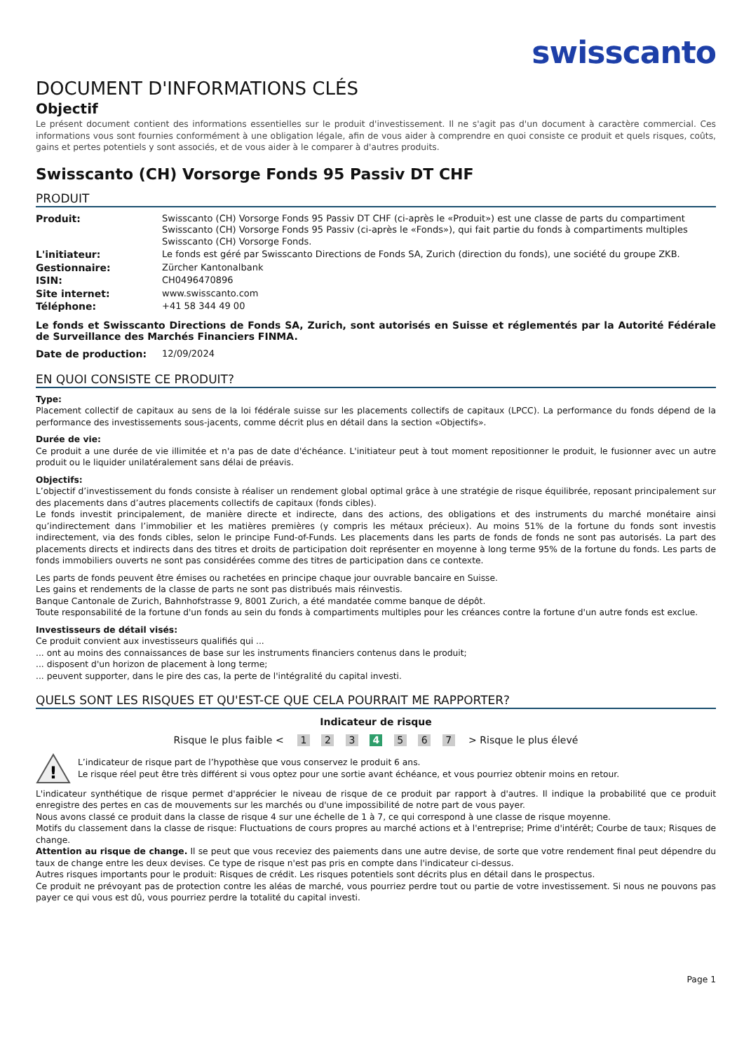swisscanto
DOCUMENT D'INFORMATIONS CLÉS
Objectif
Le présent document contient des informations essentielles sur le produit d'investissement. Il ne s'agit pas d'un document à caractère commercial. Ces informations vous sont fournies conformément à une obligation légale, afin de vous aider à comprendre en quoi consiste ce produit et quels risques, coûts, gains et pertes potentiels y sont associés, et de vous aider à le comparer à d'autres produits.
Swisscanto (CH) Vorsorge Fonds 95 Passiv DT CHF
PRODUIT
| Produit: | Swisscanto (CH) Vorsorge Fonds 95 Passiv DT CHF (ci-après le «Produit») est une classe de parts du compartiment Swisscanto (CH) Vorsorge Fonds 95 Passiv (ci-après le «Fonds»), qui fait partie du fonds à compartiments multiples Swisscanto (CH) Vorsorge Fonds. |
| L'initiateur: | Le fonds est géré par Swisscanto Directions de Fonds SA, Zurich (direction du fonds), une société du groupe ZKB. |
| Gestionnaire: | Zürcher Kantonalbank |
| ISIN: | CH0496470896 |
| Site internet: | www.swisscanto.com |
| Téléphone: | +41 58 344 49 00 |
Le fonds et Swisscanto Directions de Fonds SA, Zurich, sont autorisés en Suisse et réglementés par la Autorité Fédérale de Surveillance des Marchés Financiers FINMA.
| Date de production: | 12/09/2024 |
EN QUOI CONSISTE CE PRODUIT?
Type:
Placement collectif de capitaux au sens de la loi fédérale suisse sur les placements collectifs de capitaux (LPCC). La performance du fonds dépend de la performance des investissements sous-jacents, comme décrit plus en détail dans la section «Objectifs».
Durée de vie:
Ce produit a une durée de vie illimitée et n'a pas de date d'échéance. L'initiateur peut à tout moment repositionner le produit, le fusionner avec un autre produit ou le liquider unilatéralement sans délai de préavis.
Objectifs:
L’objectif d’investissement du fonds consiste à réaliser un rendement global optimal grâce à une stratégie de risque équilibrée, reposant principalement sur des placements dans d’autres placements collectifs de capitaux (fonds cibles).
Le fonds investit principalement, de manière directe et indirecte, dans des actions, des obligations et des instruments du marché monétaire ainsi qu’indirectement dans l’immobilier et les matières premières (y compris les métaux précieux). Au moins 51% de la fortune du fonds sont investis indirectement, via des fonds cibles, selon le principe Fund-of-Funds. Les placements dans les parts de fonds de fonds ne sont pas autorisés. La part des placements directs et indirects dans des titres et droits de participation doit représenter en moyenne à long terme 95% de la fortune du fonds. Les parts de fonds immobiliers ouverts ne sont pas considérées comme des titres de participation dans ce contexte.
Les parts de fonds peuvent être émises ou rachetées en principe chaque jour ouvrable bancaire en Suisse.
Les gains et rendements de la classe de parts ne sont pas distribués mais réinvestis.
Banque Cantonale de Zurich, Bahnhofstrasse 9, 8001 Zurich, a été mandatée comme banque de dépôt.
Toute responsabilité de la fortune d'un fonds au sein du fonds à compartiments multiples pour les créances contre la fortune d'un autre fonds est exclue.
Investisseurs de détail visés:
Ce produit convient aux investisseurs qualifiés qui ...
... ont au moins des connaissances de base sur les instruments financiers contenus dans le produit;
... disposent d'un horizon de placement à long terme;
... peuvent supporter, dans le pire des cas, la perte de l'intégralité du capital investi.
QUELS SONT LES RISQUES ET QU'EST-CE QUE CELA POURRAIT ME RAPPORTER?
Indicateur de risque
Risque le plus faible < 1 2 3 4 5 6 7 > Risque le plus élevé
!
L’indicateur de risque part de l’hypothèse que vous conservez le produit 6 ans.
Le risque réel peut être très différent si vous optez pour une sortie avant échéance, et vous pourriez obtenir moins en retour.
L'indicateur synthétique de risque permet d'apprécier le niveau de risque de ce produit par rapport à d'autres. Il indique la probabilité que ce produit enregistre des pertes en cas de mouvements sur les marchés ou d'une impossibilité de notre part de vous payer.
Nous avons classé ce produit dans la classe de risque 4 sur une échelle de 1 à 7, ce qui correspond à une classe de risque moyenne.
Motifs du classement dans la classe de risque: Fluctuations de cours propres au marché actions et à l'entreprise; Prime d'intérêt; Courbe de taux; Risques de change.
Attention au risque de change. Il se peut que vous receviez des paiements dans une autre devise, de sorte que votre rendement final peut dépendre du taux de change entre les deux devises. Ce type de risque n'est pas pris en compte dans l'indicateur ci-dessus.
Autres risques importants pour le produit: Risques de crédit. Les risques potentiels sont décrits plus en détail dans le prospectus.
Ce produit ne prévoyant pas de protection contre les aléas de marché, vous pourriez perdre tout ou partie de votre investissement. Si nous ne pouvons pas payer ce qui vous est dû, vous pourriez perdre la totalité du capital investi.
Page 1